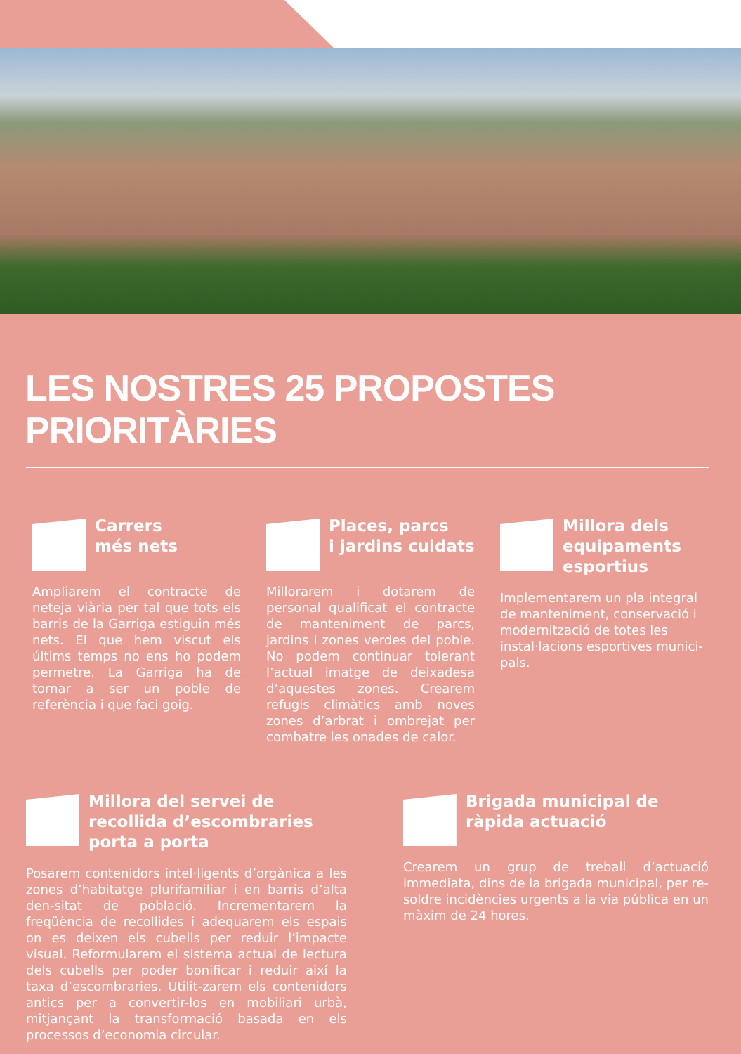LES NOSTRES 25 PROPOSTES PRIORITÀRIES
Carrers
més nets
Ampliarem el contracte de neteja viària per tal que tots els barris de la Garriga estiguin més nets. El que hem viscut els últims temps no ens ho podem permetre. La Garriga ha de tornar a ser un poble de referència i que faci goig.
Places, parcs
i jardins cuidats
Millorarem i dotarem de personal qualificat el contracte de manteniment de parcs, jardins i zones verdes del poble. No podem continuar tolerant l’actual imatge de deixadesa d’aquestes zones. Crearem refugis climàtics amb noves zones d’arbrat i ombrejat per combatre les onades de calor.
Millora dels equipaments esportius
Implementarem un pla integral de manteniment, conservació i modernització de totes les instal·lacions esportives munici-pals.
Millora del servei de recollida d’escombraries porta a porta
Posarem contenidors intel·ligents d’orgànica a les zones d’habitatge plurifamiliar i en barris d’alta den-sitat de població. Incrementarem la freqüència de recollides i adequarem els espais on es deixen els cubells per reduir l’impacte visual. Reformularem el sistema actual de lectura dels cubells per poder bonificar i reduir així la taxa d’escombraries. Utilit-zarem els contenidors antics per a convertir-los en mobiliari urbà, mitjançant la transformació basada en els processos d’economia circular.
Brigada municipal de ràpida actuació
Crearem un grup de treball d’actuació immediata, dins de la brigada municipal, per re-soldre incidències urgents a la via pública en un màxim de 24 hores.